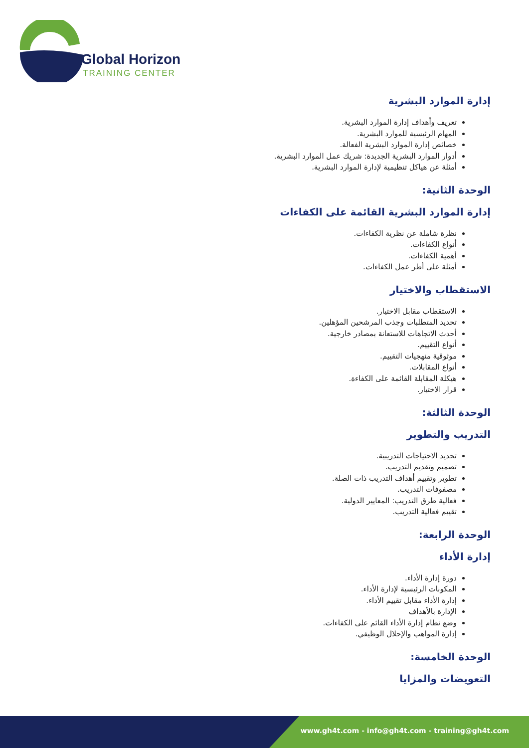Global Horizon
TRAINING CENTER
إدارة الموارد البشرية
تعريف وأهداف إدارة الموارد البشرية.
المهام الرئيسية للموارد البشرية.
خصائص إدارة الموارد البشرية الفعالة.
أدوار الموارد البشرية الجديدة: شريك عمل الموارد البشرية.
أمثلة عن هياكل تنظيمية لإدارة الموارد البشرية.
الوحدة الثانية:
إدارة الموارد البشرية القائمة على الكفاءات
نظرة شاملة عن نظرية الكفاءات.
أنواع الكفاءات.
أهمية الكفاءات.
أمثلة على أطر عمل الكفاءات.
الاستقطاب والاختيار
الاستقطاب مقابل الاختيار.
تحديد المتطلبات وجذب المرشحين المؤهلين.
أحدث الاتجاهات للاستعانة بمصادر خارجية.
أنواع التقييم.
موثوقية منهجيات التقييم.
أنواع المقابلات.
هيكلة المقابلة القائمة على الكفاءة.
قرار الاختيار.
الوحدة الثالثة:
التدريب والتطوير
تحديد الاحتياجات التدريبية.
تصميم وتقديم التدريب.
تطوير وتقييم أهداف التدريب ذات الصلة.
مصفوفات التدريب.
فعالية طرق التدريب: المعايير الدولية.
تقييم فعالية التدريب.
الوحدة الرابعة:
إدارة الأداء
دورة إدارة الأداء.
المكونات الرئيسية لإدارة الأداء.
إدارة الأداء مقابل تقييم الأداء.
الإدارة بالأهداف
وضع نظام إدارة الأداء القائم على الكفاءات.
إدارة المواهب والإحلال الوظيفي.
الوحدة الخامسة:
التعويضات والمزايا
www.gh4t.com - info@gh4t.com - training@gh4t.com